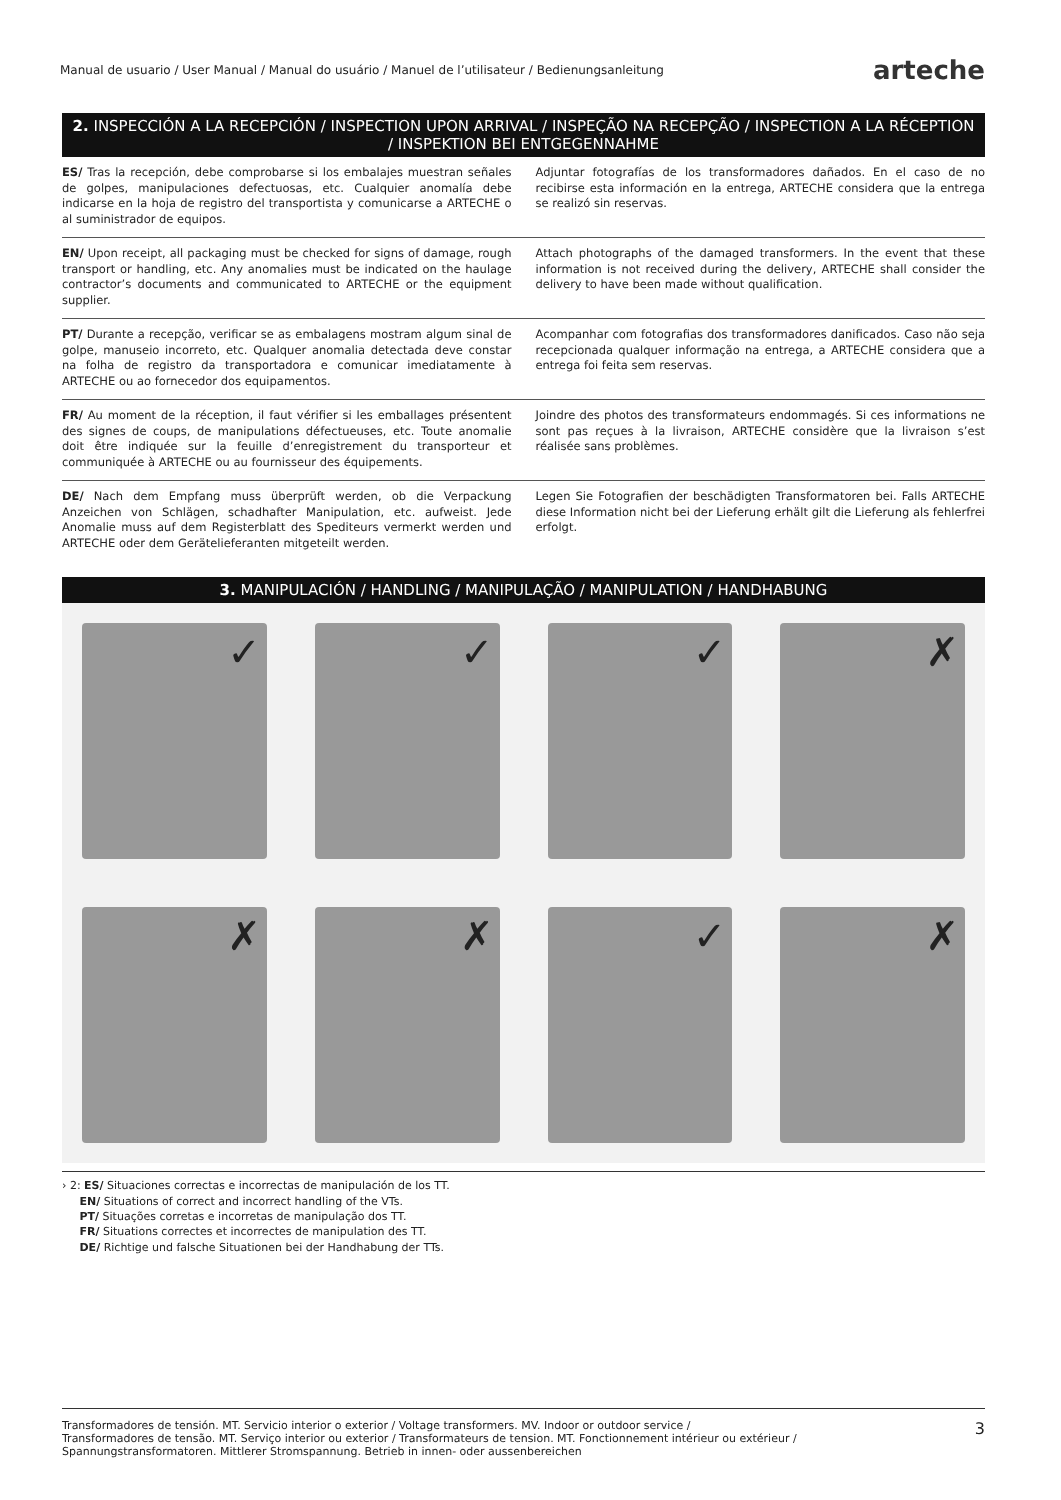Manual de usuario / User Manual / Manual do usuário / Manuel de l’utilisateur / Bedienungsanleitung arteche
2. INSPECCIÓN A LA RECEPCIÓN / INSPECTION UPON ARRIVAL / INSPEÇÃO NA RECEPÇÃO / INSPECTION A LA RÉCEPTION / INSPEKTION BEI ENTGEGENNAHME
ES/ Tras la recepción, debe comprobarse si los embalajes muestran señales de golpes, manipulaciones defectuosas, etc. Cualquier anomalía debe indicarse en la hoja de registro del transportista y comunicarse a ARTECHE o al suministrador de equipos.
Adjuntar fotografías de los transformadores dañados. En el caso de no recibirse esta información en la entrega, ARTECHE considera que la entrega se realizó sin reservas.
EN/ Upon receipt, all packaging must be checked for signs of damage, rough transport or handling, etc. Any anomalies must be indicated on the haulage contractor’s documents and communicated to ARTECHE or the equipment supplier.
Attach photographs of the damaged transformers. In the event that these information is not received during the delivery, ARTECHE shall consider the delivery to have been made without qualification.
PT/ Durante a recepção, verificar se as embalagens mostram algum sinal de golpe, manuseio incorreto, etc. Qualquer anomalia detectada deve constar na folha de registro da transportadora e comunicar imediatamente à ARTECHE ou ao fornecedor dos equipamentos.
Acompanhar com fotografias dos transformadores danificados. Caso não seja recepcionada qualquer informação na entrega, a ARTECHE considera que a entrega foi feita sem reservas.
FR/ Au moment de la réception, il faut vérifier si les emballages présentent des signes de coups, de manipulations défectueuses, etc. Toute anomalie doit être indiquée sur la feuille d’enregistrement du transporteur et communiquée à ARTECHE ou au fournisseur des équipements.
Joindre des photos des transformateurs endommagés. Si ces informations ne sont pas reçues à la livraison, ARTECHE considère que la livraison s’est réalisée sans problèmes.
DE/ Nach dem Empfang muss überprüft werden, ob die Verpackung Anzeichen von Schlägen, schadhafter Manipulation, etc. aufweist. Jede Anomalie muss auf dem Registerblatt des Spediteurs vermerkt werden und ARTECHE oder dem Gerätelieferanten mitgeteilt werden.
Legen Sie Fotografien der beschädigten Transformatoren bei. Falls ARTECHE diese Information nicht bei der Lieferung erhält gilt die Lieferung als fehlerfrei erfolgt.
3. MANIPULACIÓN / HANDLING / MANIPULAÇÃO / MANIPULATION / HANDHABUNG
✓
✓
✓
✗
✗
✗
✓
✗
› 2: ES/ Situaciones correctas e incorrectas de manipulación de los TT.
EN/ Situations of correct and incorrect handling of the VTs.
PT/ Situações corretas e incorretas de manipulação dos TT.
FR/ Situations correctes et incorrectes de manipulation des TT.
DE/ Richtige und falsche Situationen bei der Handhabung der TTs.
Transformadores de tensión. MT. Servicio interior o exterior / Voltage transformers. MV. Indoor or outdoor service /
Transformadores de tensão. MT. Serviço interior ou exterior / Transformateurs de tension. MT. Fonctionnement intérieur ou extérieur /
Spannungstransformatoren. Mittlerer Stromspannung. Betrieb in innen- oder aussenbereichen 3